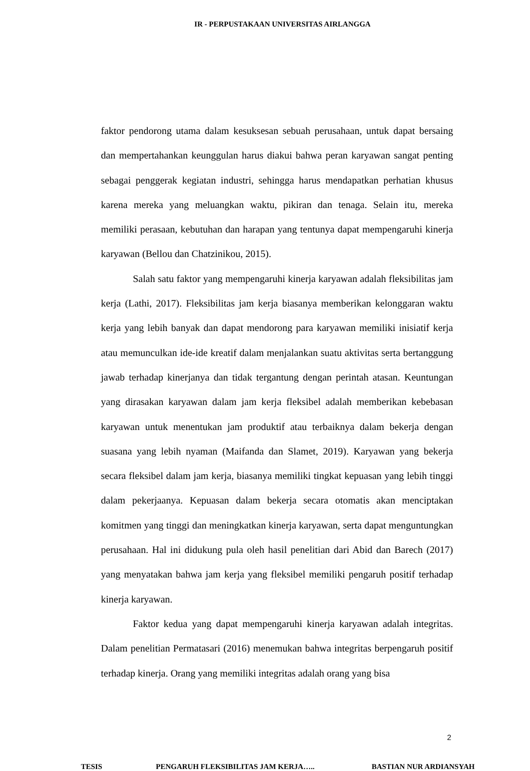IR - PERPUSTAKAAN UNIVERSITAS AIRLANGGA
faktor pendorong utama dalam kesuksesan sebuah perusahaan, untuk dapat bersaing dan mempertahankan keunggulan harus diakui bahwa peran karyawan sangat penting sebagai penggerak kegiatan industri, sehingga harus mendapatkan perhatian khusus karena mereka yang meluangkan waktu, pikiran dan tenaga. Selain itu, mereka memiliki perasaan, kebutuhan dan harapan yang tentunya dapat mempengaruhi kinerja karyawan (Bellou dan Chatzinikou, 2015).
Salah satu faktor yang mempengaruhi kinerja karyawan adalah fleksibilitas jam kerja (Lathi, 2017). Fleksibilitas jam kerja biasanya memberikan kelonggaran waktu kerja yang lebih banyak dan dapat mendorong para karyawan memiliki inisiatif kerja atau memunculkan ide-ide kreatif dalam menjalankan suatu aktivitas serta bertanggung jawab terhadap kinerjanya dan tidak tergantung dengan perintah atasan. Keuntungan yang dirasakan karyawan dalam jam kerja fleksibel adalah memberikan kebebasan karyawan untuk menentukan jam produktif atau terbaiknya dalam bekerja dengan suasana yang lebih nyaman (Maifanda dan Slamet, 2019). Karyawan yang bekerja secara fleksibel dalam jam kerja, biasanya memiliki tingkat kepuasan yang lebih tinggi dalam pekerjaanya. Kepuasan dalam bekerja secara otomatis akan menciptakan komitmen yang tinggi dan meningkatkan kinerja karyawan, serta dapat menguntungkan perusahaan. Hal ini didukung pula oleh hasil penelitian dari Abid dan Barech (2017) yang menyatakan bahwa jam kerja yang fleksibel memiliki pengaruh positif terhadap kinerja karyawan.
Faktor kedua yang dapat mempengaruhi kinerja karyawan adalah integritas. Dalam penelitian Permatasari (2016) menemukan bahwa integritas berpengaruh positif terhadap kinerja. Orang yang memiliki integritas adalah orang yang bisa
2
TESIS PENGARUH FLEKSIBILITAS JAM KERJA….. BASTIAN NUR ARDIANSYAH